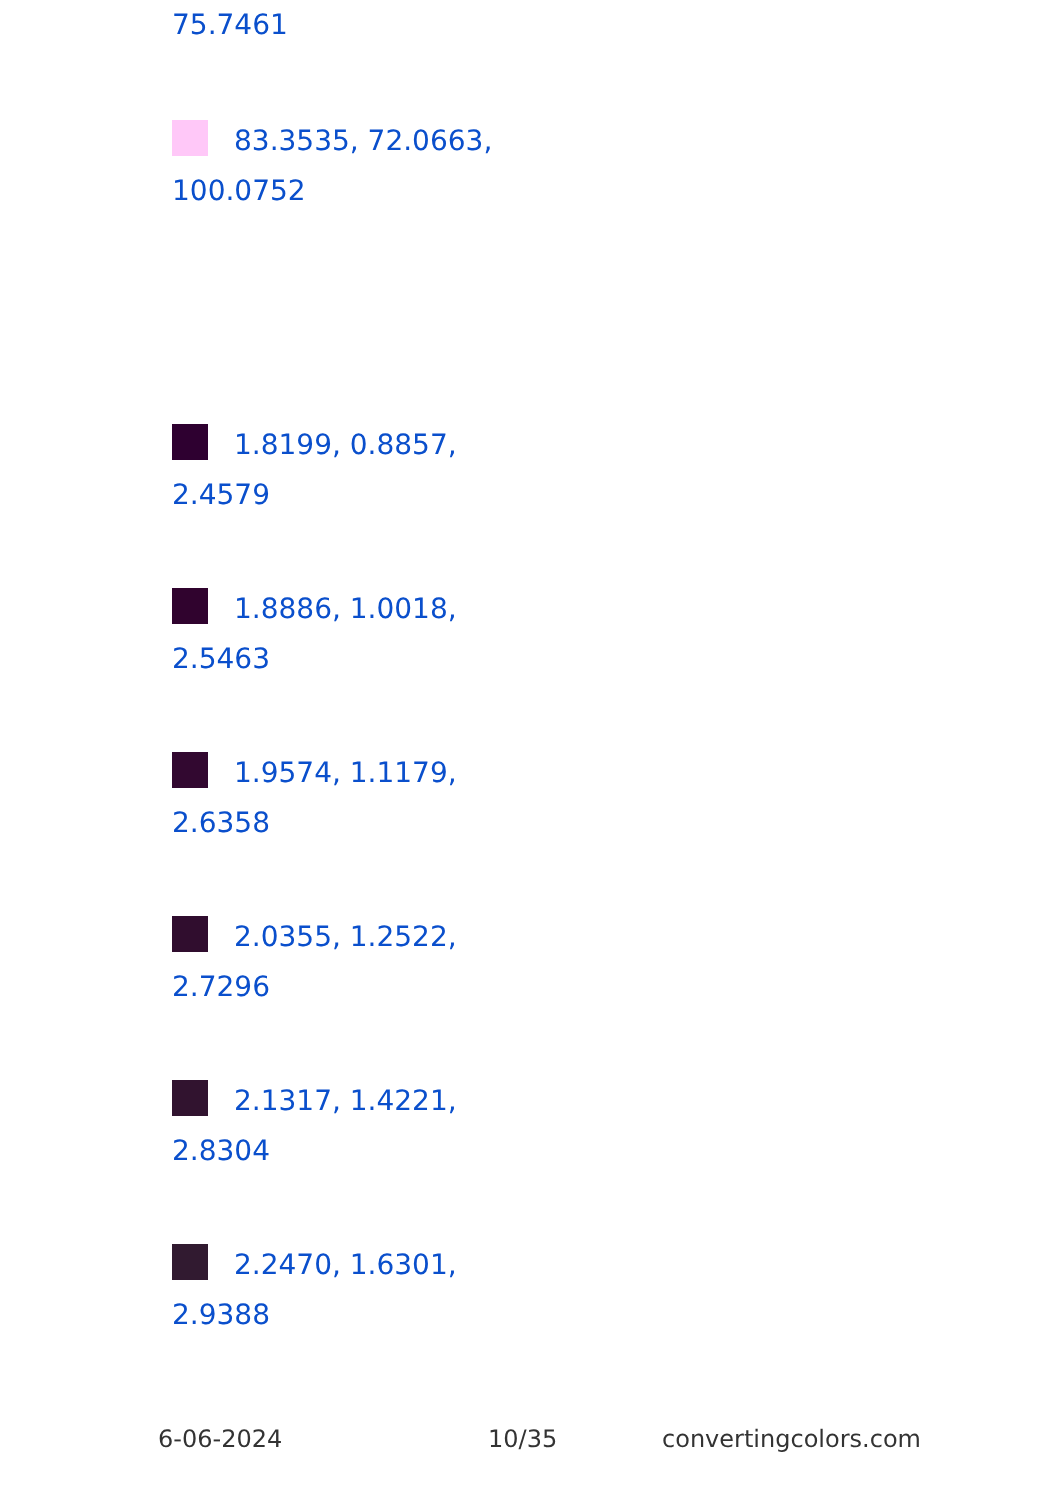75.7461
83.3535, 72.0663, 100.0752
1.8199, 0.8857, 2.4579
1.8886, 1.0018, 2.5463
1.9574, 1.1179, 2.6358
2.0355, 1.2522, 2.7296
2.1317, 1.4221, 2.8304
2.2470, 1.6301, 2.9388
6-06-2024 10/35 convertingcolors.com